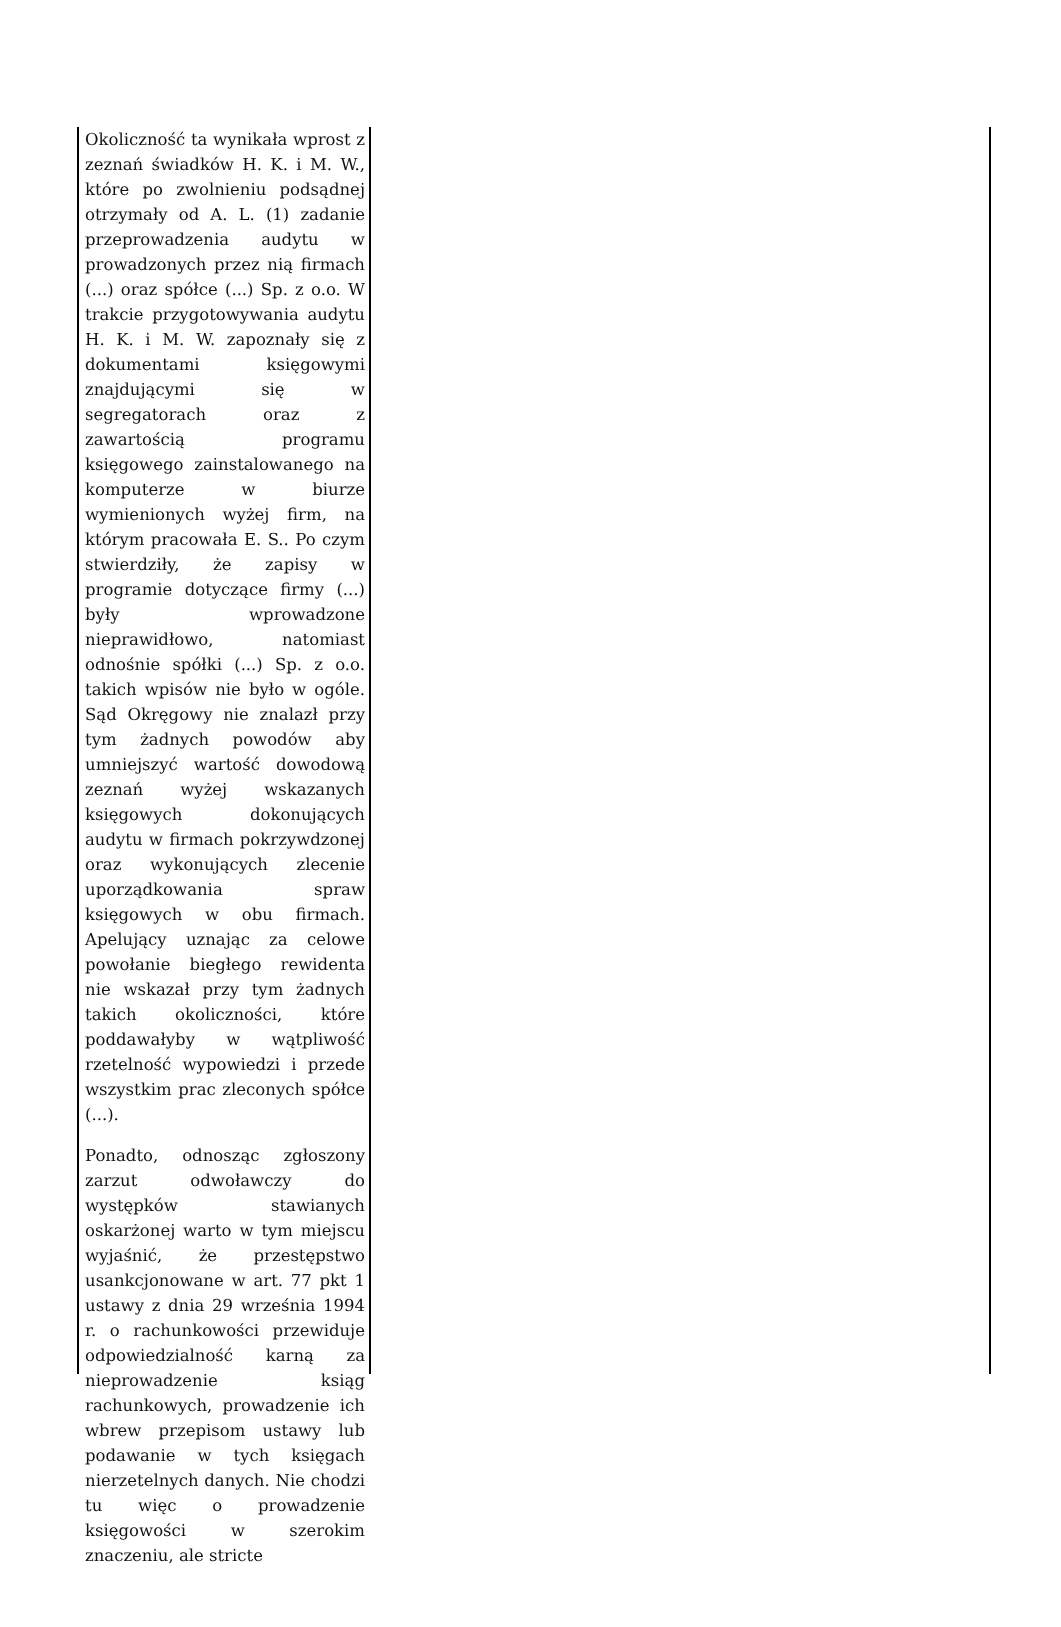Okoliczność ta wynikała wprost z zeznań świadków H. K. i M. W., które po zwolnieniu podsądnej otrzymały od A. L. (1) zadanie przeprowadzenia audytu w prowadzonych przez nią firmach (...) oraz spółce (...) Sp. z o.o. W trakcie przygotowywania audytu H. K. i M. W. zapoznały się z dokumentami księgowymi znajdującymi się w segregatorach oraz z zawartością programu księgowego zainstalowanego na komputerze w biurze wymienionych wyżej firm, na którym pracowała E. S.. Po czym stwierdziły, że zapisy w programie dotyczące firmy (...) były wprowadzone nieprawidłowo, natomiast odnośnie spółki (...) Sp. z o.o. takich wpisów nie było w ogóle. Sąd Okręgowy nie znalazł przy tym żadnych powodów aby umniejszyć wartość dowodową zeznań wyżej wskazanych księgowych dokonujących audytu w firmach pokrzywdzonej oraz wykonujących zlecenie uporządkowania spraw księgowych w obu firmach. Apelujący uznając za celowe powołanie biegłego rewidenta nie wskazał przy tym żadnych takich okoliczności, które poddawałyby w wątpliwość rzetelność wypowiedzi i przede wszystkim prac zleconych spółce (...).
Ponadto, odnosząc zgłoszony zarzut odwoławczy do występków stawianych oskarżonej warto w tym miejscu wyjaśnić, że przestępstwo usankcjonowane w art. 77 pkt 1 ustawy z dnia 29 września 1994 r. o rachunkowości przewiduje odpowiedzialność karną za nieprowadzenie ksiąg rachunkowych, prowadzenie ich wbrew przepisom ustawy lub podawanie w tych księgach nierzetelnych danych. Nie chodzi tu więc o prowadzenie księgowości w szerokim znaczeniu, ale stricte